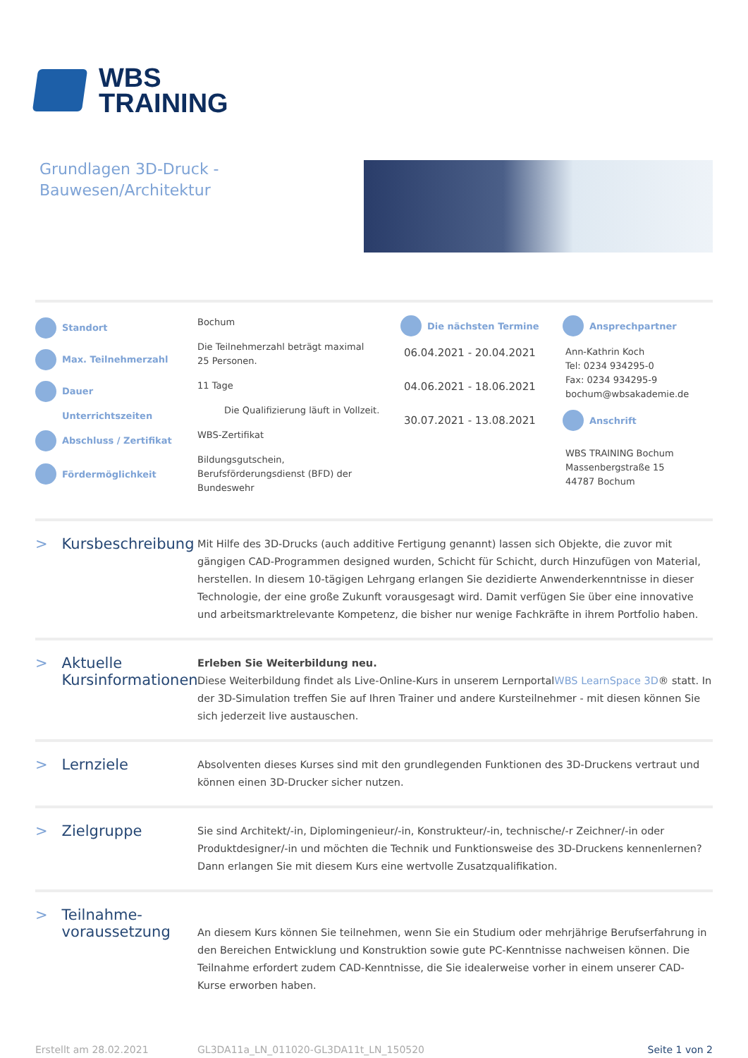WBS
TRAINING
Grundlagen 3D-Druck -
Bauwesen/Architektur
Standort
Bochum
Max. Teilnehmerzahl
Die Teilnehmerzahl beträgt maximal 25 Personen.
Dauer
11 Tage
Unterrichtszeiten
Die Qualifizierung läuft in Vollzeit.
Abschluss / Zertifikat
WBS-Zertifikat
Fördermöglichkeit
Bildungsgutschein, Berufsförderungsdienst (BFD) der Bundeswehr
Die nächsten Termine
06.04.2021 - 20.04.2021
04.06.2021 - 18.06.2021
30.07.2021 - 13.08.2021
Ansprechpartner
Ann-Kathrin Koch
Tel: 0234 934295-0
Fax: 0234 934295-9
bochum@wbsakademie.de
Anschrift
WBS TRAINING Bochum
Massenbergstraße 15
44787 Bochum
> Kursbeschreibung
Mit Hilfe des 3D-Drucks (auch additive Fertigung genannt) lassen sich Objekte, die zuvor mit gängigen CAD-Programmen designed wurden, Schicht für Schicht, durch Hinzufügen von Material, herstellen. In diesem 10-tägigen Lehrgang erlangen Sie dezidierte Anwenderkenntnisse in dieser Technologie, der eine große Zukunft vorausgesagt wird. Damit verfügen Sie über eine innovative und arbeitsmarktrelevante Kompetenz, die bisher nur wenige Fachkräfte in ihrem Portfolio haben.
> Aktuelle Kursinformationen
Erleben Sie Weiterbildung neu.
Diese Weiterbildung findet als Live-Online-Kurs in unserem LernportalWBS LearnSpace 3D® statt. In der 3D-Simulation treffen Sie auf Ihren Trainer und andere Kursteilnehmer - mit diesen können Sie sich jederzeit live austauschen.
> Lernziele
Absolventen dieses Kurses sind mit den grundlegenden Funktionen des 3D-Druckens vertraut und können einen 3D-Drucker sicher nutzen.
> Zielgruppe
Sie sind Architekt/-in, Diplomingenieur/-in, Konstrukteur/-in, technische/-r Zeichner/-in oder Produktdesigner/-in und möchten die Technik und Funktionsweise des 3D-Druckens kennenlernen? Dann erlangen Sie mit diesem Kurs eine wertvolle Zusatzqualifikation.
> Teilnahme-
voraussetzung
An diesem Kurs können Sie teilnehmen, wenn Sie ein Studium oder mehrjährige Berufserfahrung in den Bereichen Entwicklung und Konstruktion sowie gute PC-Kenntnisse nachweisen können. Die Teilnahme erfordert zudem CAD-Kenntnisse, die Sie idealerweise vorher in einem unserer CAD-Kurse erworben haben.
Erstellt am 28.02.2021 GL3DA11a_LN_011020-GL3DA11t_LN_150520
Seite 1 von 2